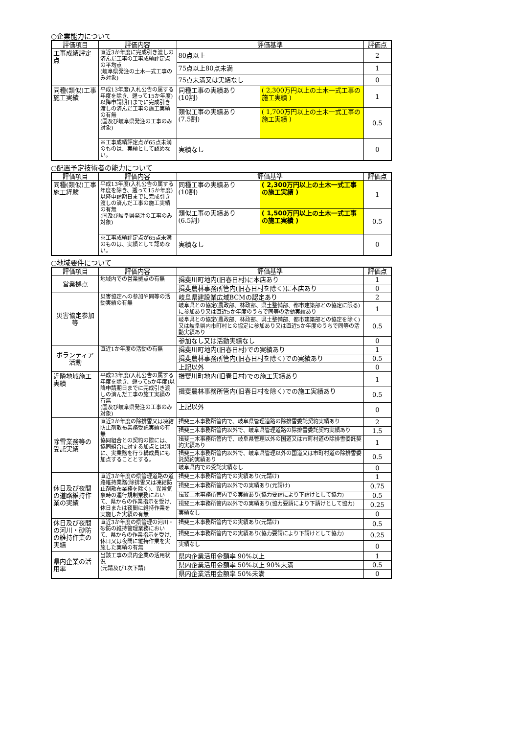○企業能力について
| 評価項目 | 評価内容 | 評価基準 | | 評価点 |
| --- | --- | --- | --- | --- |
| 工事成績評定点 | 直近3か年度に完成引き渡しの済んだ工事の工事成績評定点の平均点 (岐阜県発注の土木一式工事のみ対象) | 80点以上 | | 2 |
| | | 75点以上80点未満 | | 1 |
| | | 75点未満又は実績なし | | 0 |
| 同種(類似)工事施工実績 | 平成13年度(入札公告の属する年度を除き、遡って15か年度)以降申請期日までに完成引き渡しの済んだ工事の施工実績の有無 (国及び岐阜県発注の工事のみ対象) | 同種工事の実績あり (10割) | ( 2,300万円以上の土木一式工事の施工実績 ) | 1 |
| | | 類似工事の実績あり (7.5割) | ( 1,700万円以上の土木一式工事の施工実績 ) | 0.5 |
| | ※工事成績評定点が65点未満のものは、実績として認めない。 | 実績なし | | 0 |
○配置予定技術者の能力について
| 評価項目 | 評価内容 | 評価基準 | | 評価点 |
| --- | --- | --- | --- | --- |
| 同種(類似)工事施工経験 | 平成13年度(入札公告の属する年度を除き、遡って15か年度)以降申請期日までに完成引き渡しの済んだ工事の施工実績の有無 (国及び岐阜県発注の工事のみ対象) | 同種工事の実績あり (10割) | ( 2,300万円以上の土木一式工事の施工実績 ) | 1 |
| | | 類似工事の実績あり (6.5割) | ( 1,500万円以上の土木一式工事の施工実績 ) | 0.5 |
| | ※工事成績評定点が65点未満のものは、実績として認めない。 | 実績なし | | 0 |
○地域要件について
| 評価項目 | 評価内容 | 評価基準 | 評価点 |
| --- | --- | --- | --- |
| 営業拠点 | 地域内での営業拠点の有無 | 揖斐川町地内(旧春日村)に本店あり | 1 |
| | | 揖斐農林事務所管内(旧春日村を除く)に本店あり | 0 |
| 災害協定参加等 | 災害協定への参加や同等の活動実績の有無 | 岐阜県建設業広域BCMの認定あり | 2 |
| | | 岐阜県との協定(農政部、林政部、県土整備部、都市建築部との協定に限る)に参加あり又は直近5か年度のうちで同等の活動実績あり | 1 |
| | | 岐阜県との協定(農政部、林政部、県土整備部、都市建築部との協定を除く)又は岐阜県内市町村との協定に参加あり又は直近5か年度のうちで同等の活動実績あり | 0.5 |
| | | 参加なし又は活動実績なし | 0 |
| ボランティア活動 | 直近1か年度の活動の有無 | 揖斐川町地内(旧春日村)での実績あり | 1 |
| | | 揖斐農林事務所管内(旧春日村を除く)での実績あり | 0.5 |
| | | 上記以外 | 0 |
| 近隣地域施工実績 | 平成23年度(入札公告の属する年度を除き、遡って5か年度)以降申請期日までに完成引き渡しの済んだ工事の施工実績の有無 (国及び岐阜県発注の工事のみ対象) | 揖斐川町地内(旧春日村)での施工実績あり | 1 |
| | | 揖斐農林事務所管内(旧春日村を除く)での施工実績あり | 0.5 |
| | | 上記以外 | 0 |
| 除雪業務等の受託実績 | 直近2か年度の除排雪又は凍結防止剤散布業務受託実績の有無 協同組合との契約の際には、協同組合に対する加点とは別に、実業務を行う構成員にも加点することとする。 | 揖斐土木事務所管内で、岐阜県管理道路の除排雪委託契約実績あり | 2 |
| | | 揖斐土木事務所管内以外で、岐阜県管理道路の除排雪委託契約実績あり | 1.5 |
| | | 揖斐土木事務所管内で、岐阜県管理以外の国道又は市町村道の除排雪委託契約実績あり | 1 |
| | | 揖斐土木事務所管内以外で、岐阜県管理以外の国道又は市町村道の除排雪委託契約実績あり | 0.5 |
| | | 岐阜県内での受託実績なし | 0 |
| 休日及び夜間の道路維持作業の実績 | 直近3か年度の県管理道路の道路維持業務(除排雪又は凍結防止剤散布業務を除く)、異常気象時の運行規制業務において、県からの作業指示を受け,休日または夜間に維持作業を実施した実績の有無 | 揖斐土木事務所管内での実績あり(元請け) | 1 |
| | | 揖斐土木事務所管内以外での実績あり(元請け) | 0.75 |
| | | 揖斐土木事務所管内での実績あり(協力要請により下請けとして協力) | 0.5 |
| | | 揖斐土木事務所管内以外での実績あり(協力要請により下請けとして協力) | 0.25 |
| | | 実績なし | 0 |
| 休日及び夜間の河川・砂防の維持作業の実績 | 直近3か年度の県管理の河川・砂防の維持管理業務において、県からの作業指示を受け、休日又は夜間に維持作業を実施した実績の有無 | 揖斐土木事務所管内での実績あり(元請け) | 0.5 |
| | | 揖斐土木事務所管内での実績あり(協力要請により下請けとして協力) | 0.25 |
| | | 実績なし | 0 |
| 県内企業の活用率 | 当該工事の県内企業の活用状況 (元請及び1次下請) | 県内企業活用金額率 90%以上 | 1 |
| | | 県内企業活用金額率 50%以上 90%未満 | 0.5 |
| | | 県内企業活用金額率 50%未満 | 0 |